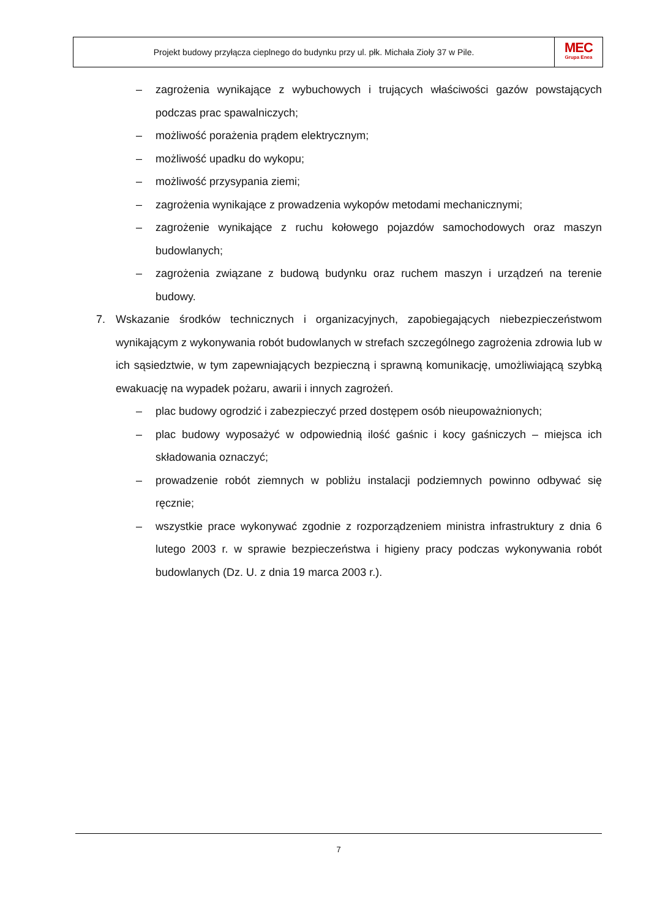Projekt budowy przyłącza cieplnego do budynku przy ul. płk. Michała Zioły 37 w Pile.
MEC
Grupa Enea
– zagrożenia wynikające z wybuchowych i trujących właściwości gazów powstających podczas prac spawalniczych;
– możliwość porażenia prądem elektrycznym;
– możliwość upadku do wykopu;
– możliwość przysypania ziemi;
– zagrożenia wynikające z prowadzenia wykopów metodami mechanicznymi;
– zagrożenie wynikające z ruchu kołowego pojazdów samochodowych oraz maszyn budowlanych;
– zagrożenia związane z budową budynku oraz ruchem maszyn i urządzeń na terenie budowy.
7. Wskazanie środków technicznych i organizacyjnych, zapobiegających niebezpieczeństwom wynikającym z wykonywania robót budowlanych w strefach szczególnego zagrożenia zdrowia lub w ich sąsiedztwie, w tym zapewniających bezpieczną i sprawną komunikację, umożliwiającą szybką ewakuację na wypadek pożaru, awarii i innych zagrożeń.
– plac budowy ogrodzić i zabezpieczyć przed dostępem osób nieupoważnionych;
– plac budowy wyposażyć w odpowiednią ilość gaśnic i kocy gaśniczych – miejsca ich składowania oznaczyć;
– prowadzenie robót ziemnych w pobliżu instalacji podziemnych powinno odbywać się ręcznie;
– wszystkie prace wykonywać zgodnie z rozporządzeniem ministra infrastruktury z dnia 6 lutego 2003 r. w sprawie bezpieczeństwa i higieny pracy podczas wykonywania robót budowlanych (Dz. U. z dnia 19 marca 2003 r.).
7